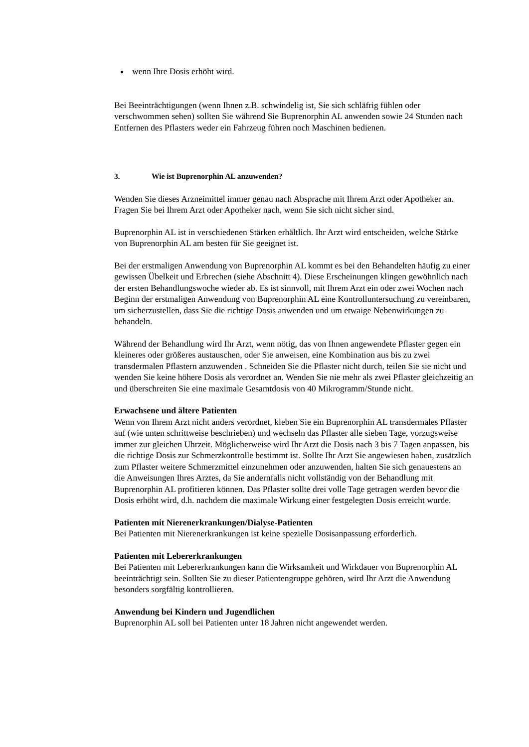wenn Ihre Dosis erhöht wird.
Bei Beeinträchtigungen (wenn Ihnen z.B. schwindelig ist, Sie sich schläfrig fühlen oder verschwommen sehen) sollten Sie während Sie Buprenorphin AL anwenden sowie 24 Stunden nach Entfernen des Pflasters weder ein Fahrzeug führen noch Maschinen bedienen.
3. Wie ist Buprenorphin AL anzuwenden?
Wenden Sie dieses Arzneimittel immer genau nach Absprache mit Ihrem Arzt oder Apotheker an. Fragen Sie bei Ihrem Arzt oder Apotheker nach, wenn Sie sich nicht sicher sind.
Buprenorphin AL ist in verschiedenen Stärken erhältlich. Ihr Arzt wird entscheiden, welche Stärke von Buprenorphin AL am besten für Sie geeignet ist.
Bei der erstmaligen Anwendung von Buprenorphin AL kommt es bei den Behandelten häufig zu einer gewissen Übelkeit und Erbrechen (siehe Abschnitt 4). Diese Erscheinungen klingen gewöhnlich nach der ersten Behandlungswoche wieder ab. Es ist sinnvoll, mit Ihrem Arzt ein oder zwei Wochen nach Beginn der erstmaligen Anwendung von Buprenorphin AL eine Kontrolluntersuchung zu vereinbaren, um sicherzustellen, dass Sie die richtige Dosis anwenden und um etwaige Nebenwirkungen zu behandeln.
Während der Behandlung wird Ihr Arzt, wenn nötig, das von Ihnen angewendete Pflaster gegen ein kleineres oder größeres austauschen, oder Sie anweisen, eine Kombination aus bis zu zwei transdermalen Pflastern anzuwenden . Schneiden Sie die Pflaster nicht durch, teilen Sie sie nicht und wenden Sie keine höhere Dosis als verordnet an. Wenden Sie nie mehr als zwei Pflaster gleichzeitig an und überschreiten Sie eine maximale Gesamtdosis von 40 Mikrogramm/Stunde nicht.
Erwachsene und ältere Patienten
Wenn von Ihrem Arzt nicht anders verordnet, kleben Sie ein Buprenorphin AL transdermales Pflaster auf (wie unten schrittweise beschrieben) und wechseln das Pflaster alle sieben Tage, vorzugsweise immer zur gleichen Uhrzeit. Möglicherweise wird Ihr Arzt die Dosis nach 3 bis 7 Tagen anpassen, bis die richtige Dosis zur Schmerzkontrolle bestimmt ist. Sollte Ihr Arzt Sie angewiesen haben, zusätzlich zum Pflaster weitere Schmerzmittel einzunehmen oder anzuwenden, halten Sie sich genauestens an die Anweisungen Ihres Arztes, da Sie andernfalls nicht vollständig von der Behandlung mit Buprenorphin AL profitieren können. Das Pflaster sollte drei volle Tage getragen werden bevor die Dosis erhöht wird, d.h. nachdem die maximale Wirkung einer festgelegten Dosis erreicht wurde.
Patienten mit Nierenerkrankungen/Dialyse-Patienten
Bei Patienten mit Nierenerkrankungen ist keine spezielle Dosisanpassung erforderlich.
Patienten mit Lebererkrankungen
Bei Patienten mit Lebererkrankungen kann die Wirksamkeit und Wirkdauer von Buprenorphin AL beeinträchtigt sein. Sollten Sie zu dieser Patientengruppe gehören, wird Ihr Arzt die Anwendung besonders sorgfältig kontrollieren.
Anwendung bei Kindern und Jugendlichen
Buprenorphin AL soll bei Patienten unter 18 Jahren nicht angewendet werden.